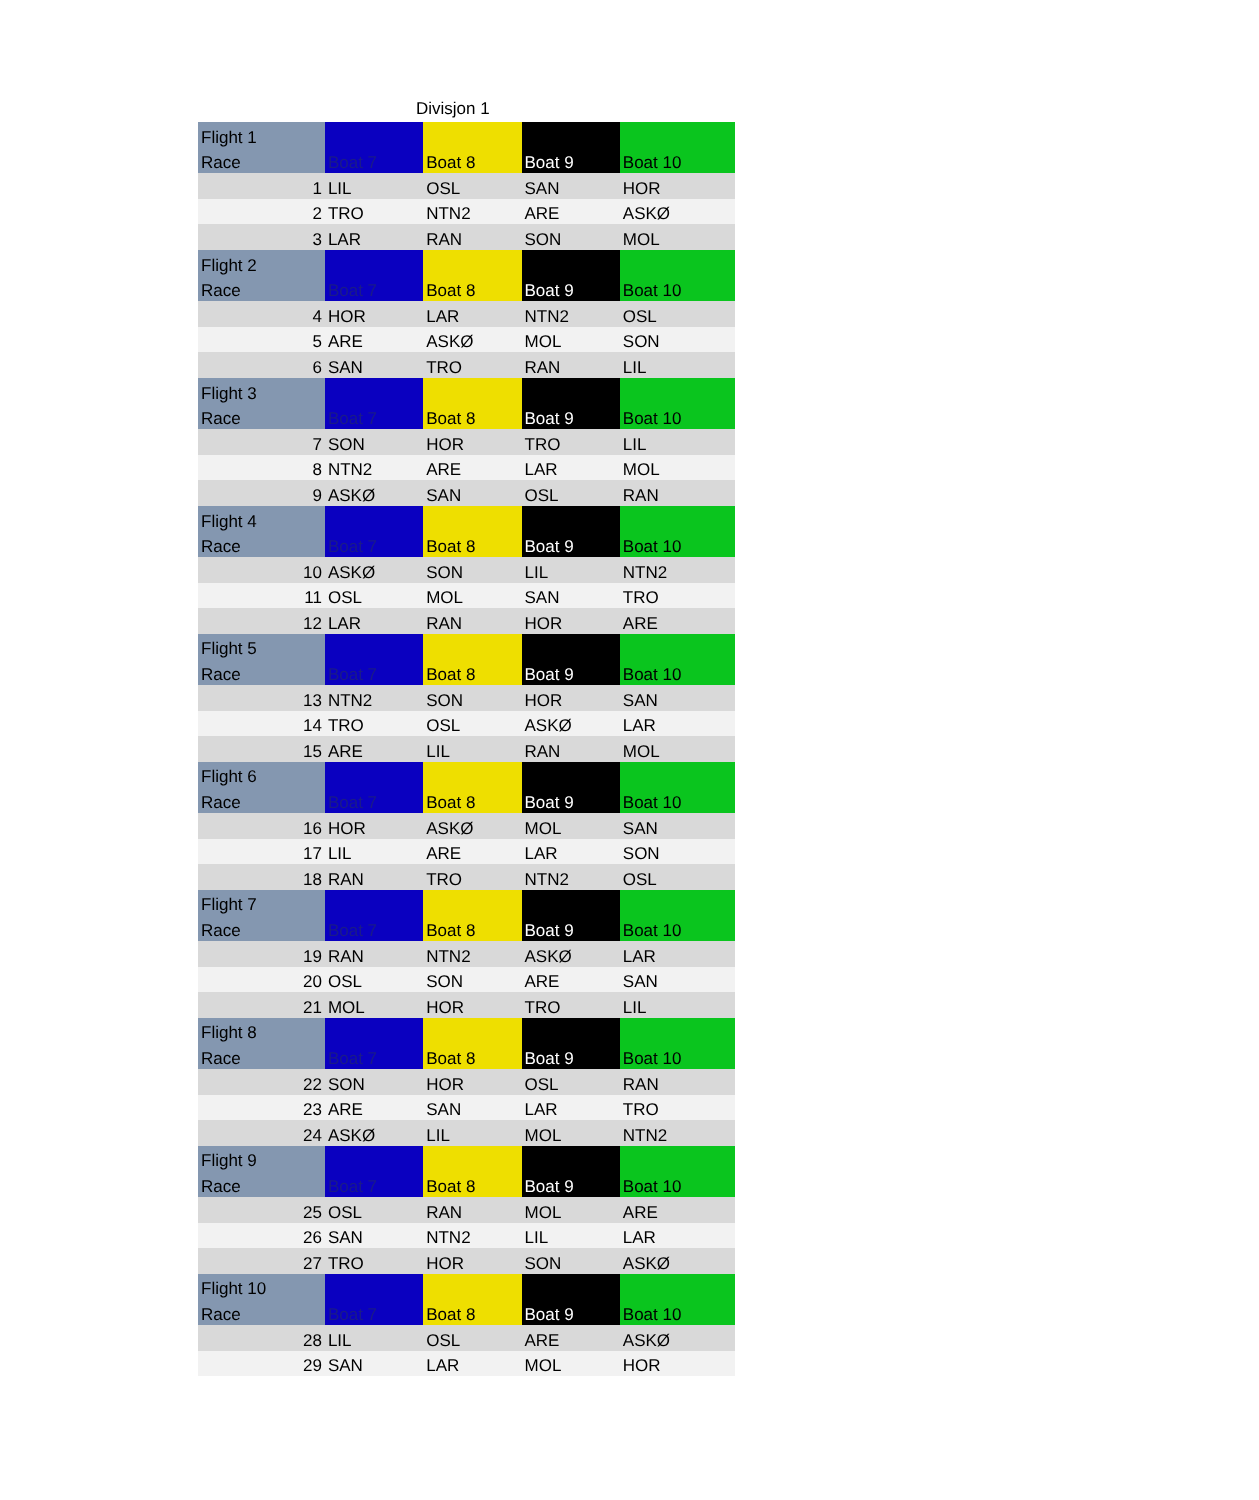Divisjon 1
| Flight 1 | | | | |
| Race | Boat 7 | Boat 8 | Boat 9 | Boat 10 |
| 1 | LIL | OSL | SAN | HOR |
| 2 | TRO | NTN2 | ARE | ASKØ |
| 3 | LAR | RAN | SON | MOL |
| Flight 2 | | | | |
| Race | Boat 7 | Boat 8 | Boat 9 | Boat 10 |
| 4 | HOR | LAR | NTN2 | OSL |
| 5 | ARE | ASKØ | MOL | SON |
| 6 | SAN | TRO | RAN | LIL |
| Flight 3 | | | | |
| Race | Boat 7 | Boat 8 | Boat 9 | Boat 10 |
| 7 | SON | HOR | TRO | LIL |
| 8 | NTN2 | ARE | LAR | MOL |
| 9 | ASKØ | SAN | OSL | RAN |
| Flight 4 | | | | |
| Race | Boat 7 | Boat 8 | Boat 9 | Boat 10 |
| 10 | ASKØ | SON | LIL | NTN2 |
| 11 | OSL | MOL | SAN | TRO |
| 12 | LAR | RAN | HOR | ARE |
| Flight 5 | | | | |
| Race | Boat 7 | Boat 8 | Boat 9 | Boat 10 |
| 13 | NTN2 | SON | HOR | SAN |
| 14 | TRO | OSL | ASKØ | LAR |
| 15 | ARE | LIL | RAN | MOL |
| Flight 6 | | | | |
| Race | Boat 7 | Boat 8 | Boat 9 | Boat 10 |
| 16 | HOR | ASKØ | MOL | SAN |
| 17 | LIL | ARE | LAR | SON |
| 18 | RAN | TRO | NTN2 | OSL |
| Flight 7 | | | | |
| Race | Boat 7 | Boat 8 | Boat 9 | Boat 10 |
| 19 | RAN | NTN2 | ASKØ | LAR |
| 20 | OSL | SON | ARE | SAN |
| 21 | MOL | HOR | TRO | LIL |
| Flight 8 | | | | |
| Race | Boat 7 | Boat 8 | Boat 9 | Boat 10 |
| 22 | SON | HOR | OSL | RAN |
| 23 | ARE | SAN | LAR | TRO |
| 24 | ASKØ | LIL | MOL | NTN2 |
| Flight 9 | | | | |
| Race | Boat 7 | Boat 8 | Boat 9 | Boat 10 |
| 25 | OSL | RAN | MOL | ARE |
| 26 | SAN | NTN2 | LIL | LAR |
| 27 | TRO | HOR | SON | ASKØ |
| Flight 10 | | | | |
| Race | Boat 7 | Boat 8 | Boat 9 | Boat 10 |
| 28 | LIL | OSL | ARE | ASKØ |
| 29 | SAN | LAR | MOL | HOR |